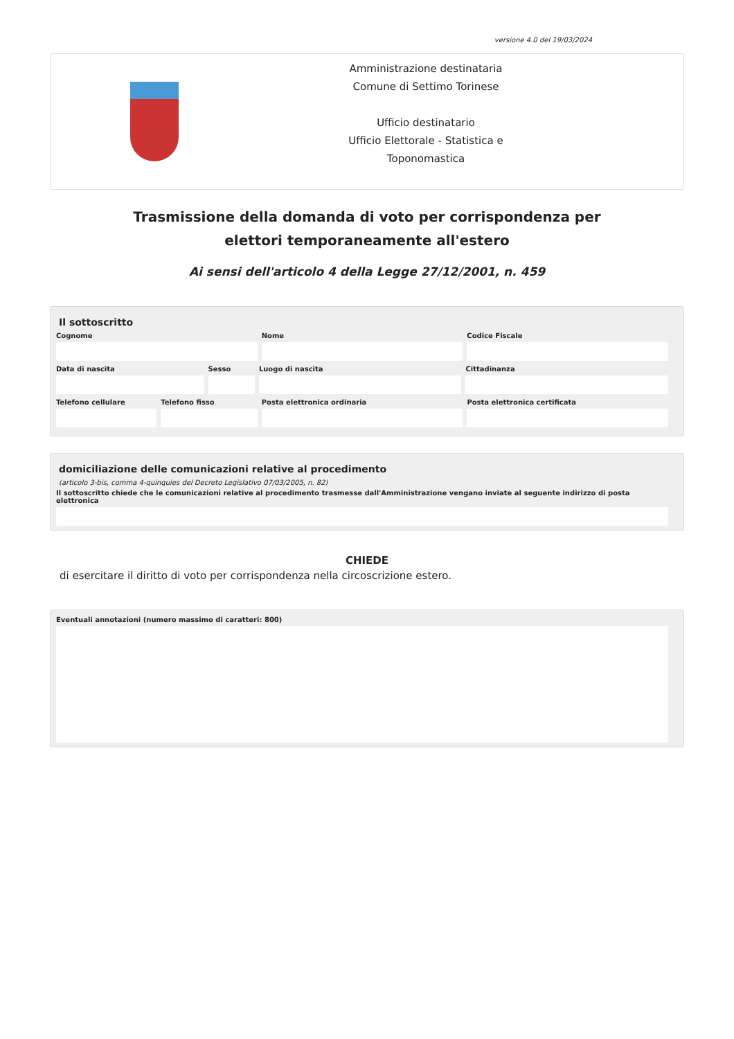versione 4.0 del 19/03/2024
Amministrazione destinataria
Comune di Settimo Torinese
Ufficio destinatario
Ufficio Elettorale - Statistica e
Toponomastica
Trasmissione della domanda di voto per corrispondenza per elettori temporaneamente all'estero
Ai sensi dell'articolo 4 della Legge 27/12/2001, n. 459
Il sottoscritto
Cognome Nome Codice Fiscale
Data di nascita Sesso Luogo di nascita Cittadinanza
Telefono cellulare Telefono fisso Posta elettronica ordinaria Posta elettronica certificata
domiciliazione delle comunicazioni relative al procedimento
(articolo 3-bis, comma 4-quinquies del Decreto Legislativo 07/03/2005, n. 82)
Il sottoscritto chiede che le comunicazioni relative al procedimento trasmesse dall'Amministrazione vengano inviate al seguente indirizzo di posta elettronica
CHIEDE
di esercitare il diritto di voto per corrispondenza nella circoscrizione estero.
Eventuali annotazioni (numero massimo di caratteri: 800)